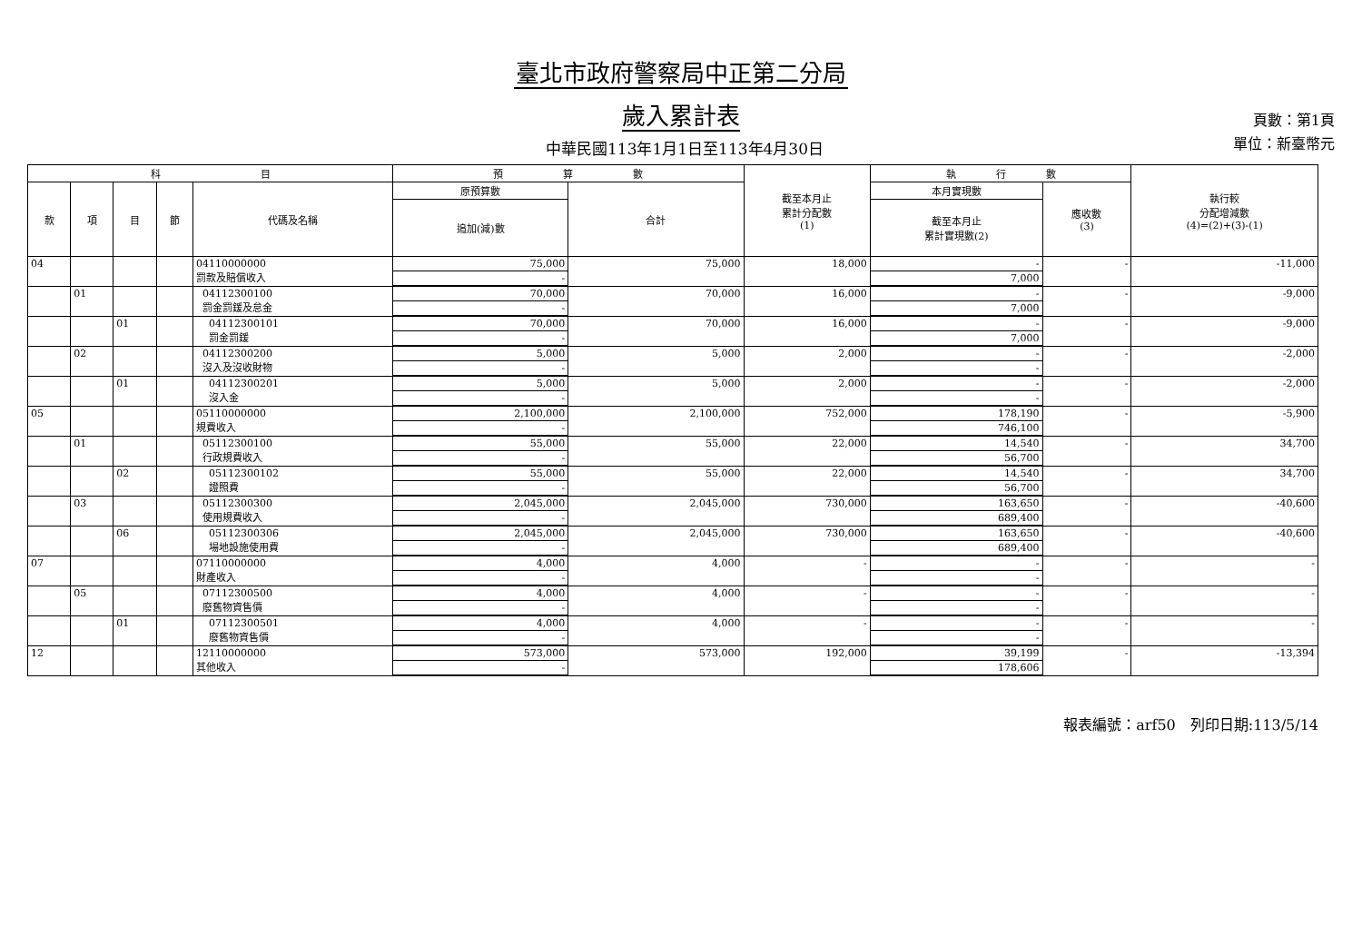臺北市政府警察局中正第二分局
歲入累計表
中華民國113年1月1日至113年4月30日
頁數：第1頁
單位：新臺幣元
| 科 目 | | | | | 預 算 數 | | 截至本月止 累計分配數 (1) | 執 行 數 | | 執行較 分配增減數 (4)=(2)+(3)-(1) |
| --- | --- | --- | --- | --- | --- | --- | --- | --- | --- | --- |
| 款 | 項 | 目 | 節 | 代碼及名稱 | 原預算數 | 合計 | | 本月實現數 | 應收數 (3) | |
| | | | | | 追加(減)數 | | | 截至本月止 累計實現數(2) | | |
| 04 | | | | 04110000000 罰款及賠償收入 | 75,000 | 75,000 | 18,000 | - | - | -11,000 |
| | | | | | - | | | 7,000 | | |
| | 01 | | | 04112300100 罰金罰鍰及怠金 | 70,000 | 70,000 | 16,000 | - | - | -9,000 |
| | | | | | - | | | 7,000 | | |
| | | 01 | | 04112300101 罰金罰鍰 | 70,000 | 70,000 | 16,000 | - | - | -9,000 |
| | | | | | - | | | 7,000 | | |
| | 02 | | | 04112300200 沒入及沒收財物 | 5,000 | 5,000 | 2,000 | - | - | -2,000 |
| | | | | | - | | | - | | |
| | | 01 | | 04112300201 沒入金 | 5,000 | 5,000 | 2,000 | - | - | -2,000 |
| | | | | | - | | | - | | |
| 05 | | | | 05110000000 規費收入 | 2,100,000 | 2,100,000 | 752,000 | 178,190 | - | -5,900 |
| | | | | | - | | | 746,100 | | |
| | 01 | | | 05112300100 行政規費收入 | 55,000 | 55,000 | 22,000 | 14,540 | - | 34,700 |
| | | | | | - | | | 56,700 | | |
| | | 02 | | 05112300102 證照費 | 55,000 | 55,000 | 22,000 | 14,540 | - | 34,700 |
| | | | | | - | | | 56,700 | | |
| | 03 | | | 05112300300 使用規費收入 | 2,045,000 | 2,045,000 | 730,000 | 163,650 | - | -40,600 |
| | | | | | - | | | 689,400 | | |
| | | 06 | | 05112300306 場地設施使用費 | 2,045,000 | 2,045,000 | 730,000 | 163,650 | - | -40,600 |
| | | | | | - | | | 689,400 | | |
| 07 | | | | 07110000000 財產收入 | 4,000 | 4,000 | - | - | - | - |
| | | | | | - | | | - | | |
| | 05 | | | 07112300500 廢舊物資售價 | 4,000 | 4,000 | - | - | - | - |
| | | | | | - | | | - | | |
| | | 01 | | 07112300501 廢舊物資售價 | 4,000 | 4,000 | - | - | - | - |
| | | | | | - | | | - | | |
| 12 | | | | 12110000000 其他收入 | 573,000 | 573,000 | 192,000 | 39,199 | - | -13,394 |
| | | | | | - | | | 178,606 | | |
報表編號：arf50　列印日期:113/5/14